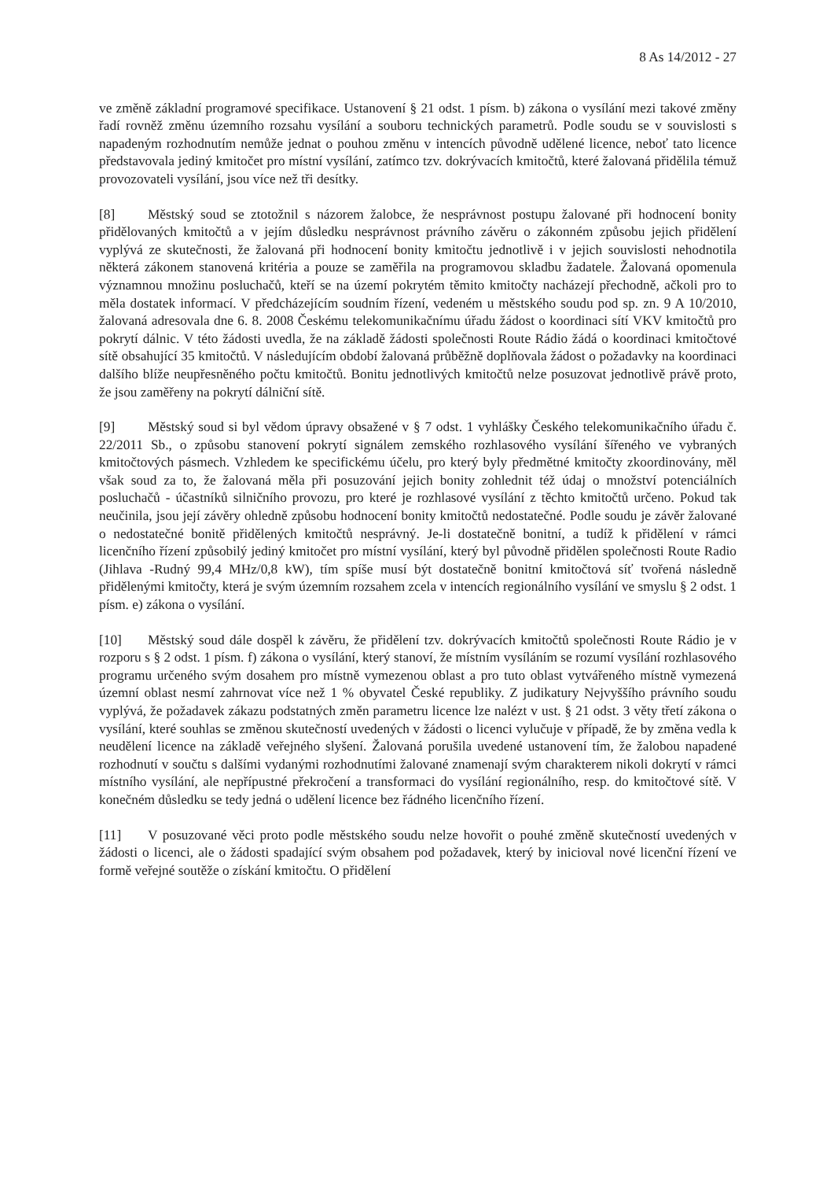8 As 14/2012 - 27
ve změně základní programové specifikace. Ustanovení § 21 odst. 1 písm. b) zákona o vysílání mezi takové změny řadí rovněž změnu územního rozsahu vysílání a souboru technických parametrů. Podle soudu se v souvislosti s napadeným rozhodnutím nemůže jednat o pouhou změnu v intencích původně udělené licence, neboť tato licence představovala jediný kmitočet pro místní vysílání, zatímco tzv. dokrývacích kmitočtů, které žalovaná přidělila témuž provozovateli vysílání, jsou více než tři desítky.
[8] Městský soud se ztotožnil s názorem žalobce, že nesprávnost postupu žalované při hodnocení bonity přidělovaných kmitočtů a v jejím důsledku nesprávnost právního závěru o zákonném způsobu jejich přidělení vyplývá ze skutečnosti, že žalovaná při hodnocení bonity kmitočtu jednotlivě i v jejich souvislosti nehodnotila některá zákonem stanovená kritéria a pouze se zaměřila na programovou skladbu žadatele. Žalovaná opomenula významnou množinu posluchačů, kteří se na území pokrytém těmito kmitočty nacházejí přechodně, ačkoli pro to měla dostatek informací. V předcházejícím soudním řízení, vedeném u městského soudu pod sp. zn. 9 A 10/2010, žalovaná adresovala dne 6. 8. 2008 Českému telekomunikačnímu úřadu žádost o koordinaci sítí VKV kmitočtů pro pokrytí dálnic. V této žádosti uvedla, že na základě žádosti společnosti Route Rádio žádá o koordinaci kmitočtové sítě obsahující 35 kmitočtů. V následujícím období žalovaná průběžně doplňovala žádost o požadavky na koordinaci dalšího blíže neupřesněného počtu kmitočtů. Bonitu jednotlivých kmitočtů nelze posuzovat jednotlivě právě proto, že jsou zaměřeny na pokrytí dálniční sítě.
[9] Městský soud si byl vědom úpravy obsažené v § 7 odst. 1 vyhlášky Českého telekomunikačního úřadu č. 22/2011 Sb., o způsobu stanovení pokrytí signálem zemského rozhlasového vysílání šířeného ve vybraných kmitočtových pásmech. Vzhledem ke specifickému účelu, pro který byly předmětné kmitočty zkoordinovány, měl však soud za to, že žalovaná měla při posuzování jejich bonity zohlednit též údaj o množství potenciálních posluchačů - účastníků silničního provozu, pro které je rozhlasové vysílání z těchto kmitočtů určeno. Pokud tak neučinila, jsou její závěry ohledně způsobu hodnocení bonity kmitočtů nedostatečné. Podle soudu je závěr žalované o nedostatečné bonitě přidělených kmitočtů nesprávný. Je-li dostatečně bonitní, a tudíž k přidělení v rámci licenčního řízení způsobilý jediný kmitočet pro místní vysílání, který byl původně přidělen společnosti Route Radio (Jihlava -Rudný 99,4 MHz/0,8 kW), tím spíše musí být dostatečně bonitní kmitočtová síť tvořená následně přidělenými kmitočty, která je svým územním rozsahem zcela v intencích regionálního vysílání ve smyslu § 2 odst. 1 písm. e) zákona o vysílání.
[10] Městský soud dále dospěl k závěru, že přidělení tzv. dokrývacích kmitočtů společnosti Route Rádio je v rozporu s § 2 odst. 1 písm. f) zákona o vysílání, který stanoví, že místním vysíláním se rozumí vysílání rozhlasového programu určeného svým dosahem pro místně vymezenou oblast a pro tuto oblast vytvářeného místně vymezená územní oblast nesmí zahrnovat více než 1 % obyvatel České republiky. Z judikatury Nejvyššího právního soudu vyplývá, že požadavek zákazu podstatných změn parametru licence lze nalézt v ust. § 21 odst. 3 věty třetí zákona o vysílání, které souhlas se změnou skutečností uvedených v žádosti o licenci vylučuje v případě, že by změna vedla k neudělení licence na základě veřejného slyšení. Žalovaná porušila uvedené ustanovení tím, že žalobou napadené rozhodnutí v součtu s dalšími vydanými rozhodnutími žalované znamenají svým charakterem nikoli dokrytí v rámci místního vysílání, ale nepřípustné překročení a transformaci do vysílání regionálního, resp. do kmitočtové sítě. V konečném důsledku se tedy jedná o udělení licence bez řádného licenčního řízení.
[11] V posuzované věci proto podle městského soudu nelze hovořit o pouhé změně skutečností uvedených v žádosti o licenci, ale o žádosti spadající svým obsahem pod požadavek, který by inicioval nové licenční řízení ve formě veřejné soutěže o získání kmitočtu. O přidělení